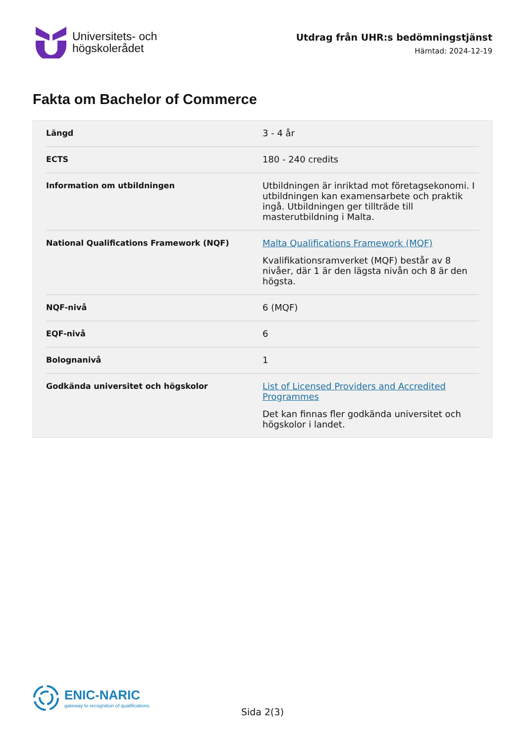Universitets- och
högskolerådet
Utdrag från UHR:s bedömningstjänst
Hämtad: 2024-12-19
Fakta om Bachelor of Commerce
| Längd | 3 - 4 år |
| ECTS | 180 - 240 credits |
| Information om utbildningen | Utbildningen är inriktad mot företagsekonomi. I utbildningen kan examensarbete och praktik ingå. Utbildningen ger tillträde till masterutbildning i Malta. |
| National Qualifications Framework (NQF) | Malta Qualifications Framework (MQF) Kvalifikationsramverket (MQF) består av 8 nivåer, där 1 är den lägsta nivån och 8 är den högsta. |
| NQF-nivå | 6 (MQF) |
| EQF-nivå | 6 |
| Bolognanivå | 1 |
| Godkända universitet och högskolor | List of Licensed Providers and Accredited Programmes Det kan finnas fler godkända universitet och högskolor i landet. |
ENIC-NARIC
gateway to recognition of qualifications
Sida 2(3)